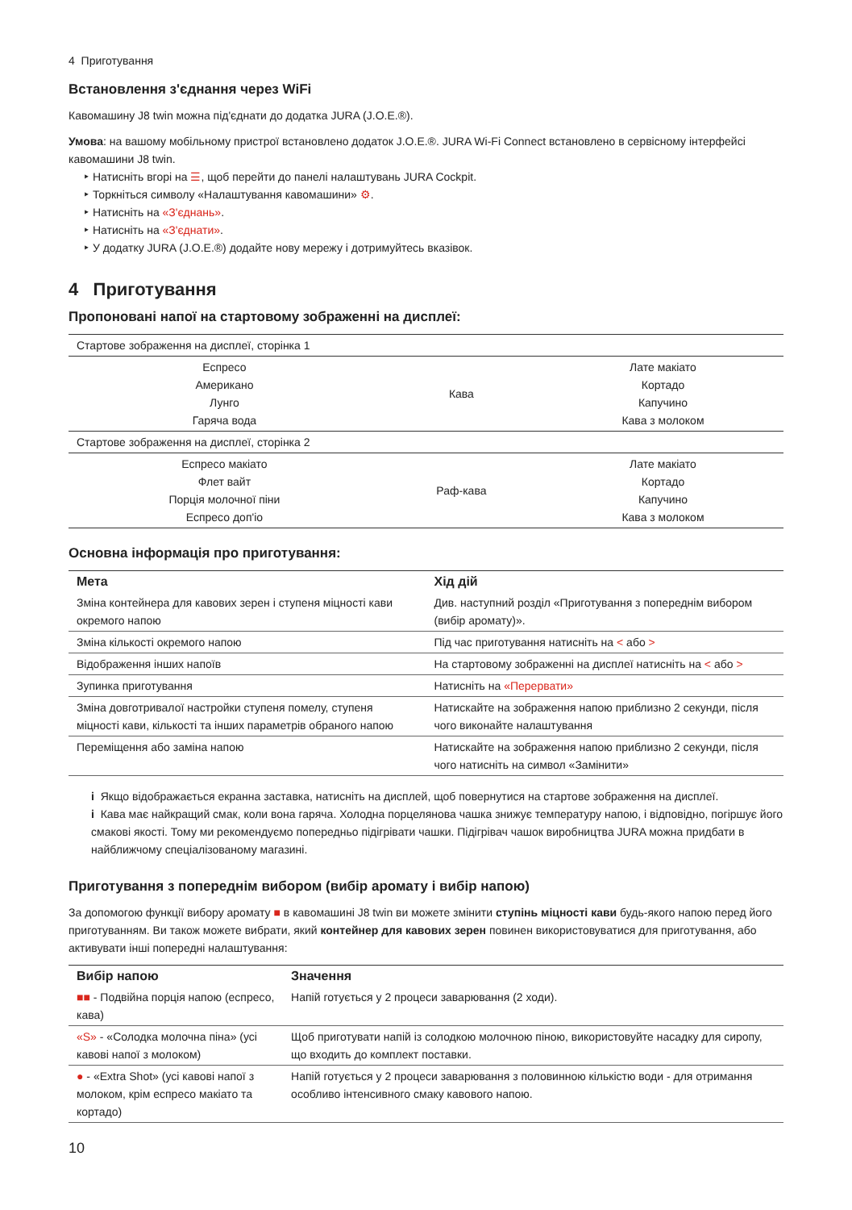4 Приготування
Встановлення з'єднання через WiFi
Кавомашину J8 twin можна під'єднати до додатка JURA (J.O.E.®).
Умова: на вашому мобільному пристрої встановлено додаток J.O.E.®. JURA Wi-Fi Connect встановлено в сервісному інтерфейсі кавомашини J8 twin.
‣ Натисніть вгорі на ☰, щоб перейти до панелі налаштувань JURA Cockpit.
‣ Торкніться символу «Налаштування кавомашини» ⚙.
‣ Натисніть на «З'єднань».
‣ Натисніть на «З'єднати».
‣ У додатку JURA (J.O.E.®) додайте нову мережу і дотримуйтесь вказівок.
4 Приготування
Пропоновані напої на стартовому зображенні на дисплеї:
| Стартове зображення на дисплеї, сторінка 1 | | |
| Еспресо Американо Лунго Гаряча вода | Кава | Лате макіато Кортадо Капучино Кава з молоком |
| Стартове зображення на дисплеї, сторінка 2 | | |
| Еспресо макіато Флет вайт Порція молочної піни Еспресо доп'іо | Раф-кава | Лате макіато Кортадо Капучино Кава з молоком |
Основна інформація про приготування:
| Мета | Хід дій |
| --- | --- |
| Зміна контейнера для кавових зерен і ступеня міцності кави окремого напою | Див. наступний розділ «Приготування з попереднім вибором (вибір аромату)». |
| Зміна кількості окремого напою | Під час приготування натисніть на < або > |
| Відображення інших напоїв | На стартовому зображенні на дисплеї натисніть на < або > |
| Зупинка приготування | Натисніть на «Перервати» |
| Зміна довготривалої настройки ступеня помелу, ступеня міцності кави, кількості та інших параметрів обраного напою | Натискайте на зображення напою приблизно 2 секунди, після чого виконайте налаштування |
| Переміщення або заміна напою | Натискайте на зображення напою приблизно 2 секунди, після чого натисніть на символ «Замінити» |
i Якщо відображається екранна заставка, натисніть на дисплей, щоб повернутися на стартове зображення на дисплеї.
i Кава має найкращий смак, коли вона гаряча. Холодна порцелянова чашка знижує температуру напою, і відповідно, погіршує його смакові якості. Тому ми рекомендуємо попередньо підігрівати чашки. Підігрівач чашок виробництва JURA можна придбати в найближчому спеціалізованому магазині.
Приготування з попереднім вибором (вибір аромату і вибір напою)
За допомогою функції вибору аромату ■ в кавомашині J8 twin ви можете змінити ступінь міцності кави будь-якого напою перед його приготуванням. Ви також можете вибрати, який контейнер для кавових зерен повинен використовуватися для приготування, або активувати інші попередні налаштування:
| Вибір напою | Значення |
| --- | --- |
| ■■ - Подвійна порція напою (еспресо, кава) | Напій готується у 2 процеси заварювання (2 ходи). |
| «S» - «Солодка молочна піна» (усі кавові напої з молоком) | Щоб приготувати напій із солодкою молочною піною, використовуйте насадку для сиропу, що входить до комплект поставки. |
| ● - «Extra Shot» (усі кавові напої з молоком, крім еспресо макіато та кортадо) | Напій готується у 2 процеси заварювання з половинною кількістю води - для отримання особливо інтенсивного смаку кавового напою. |
10